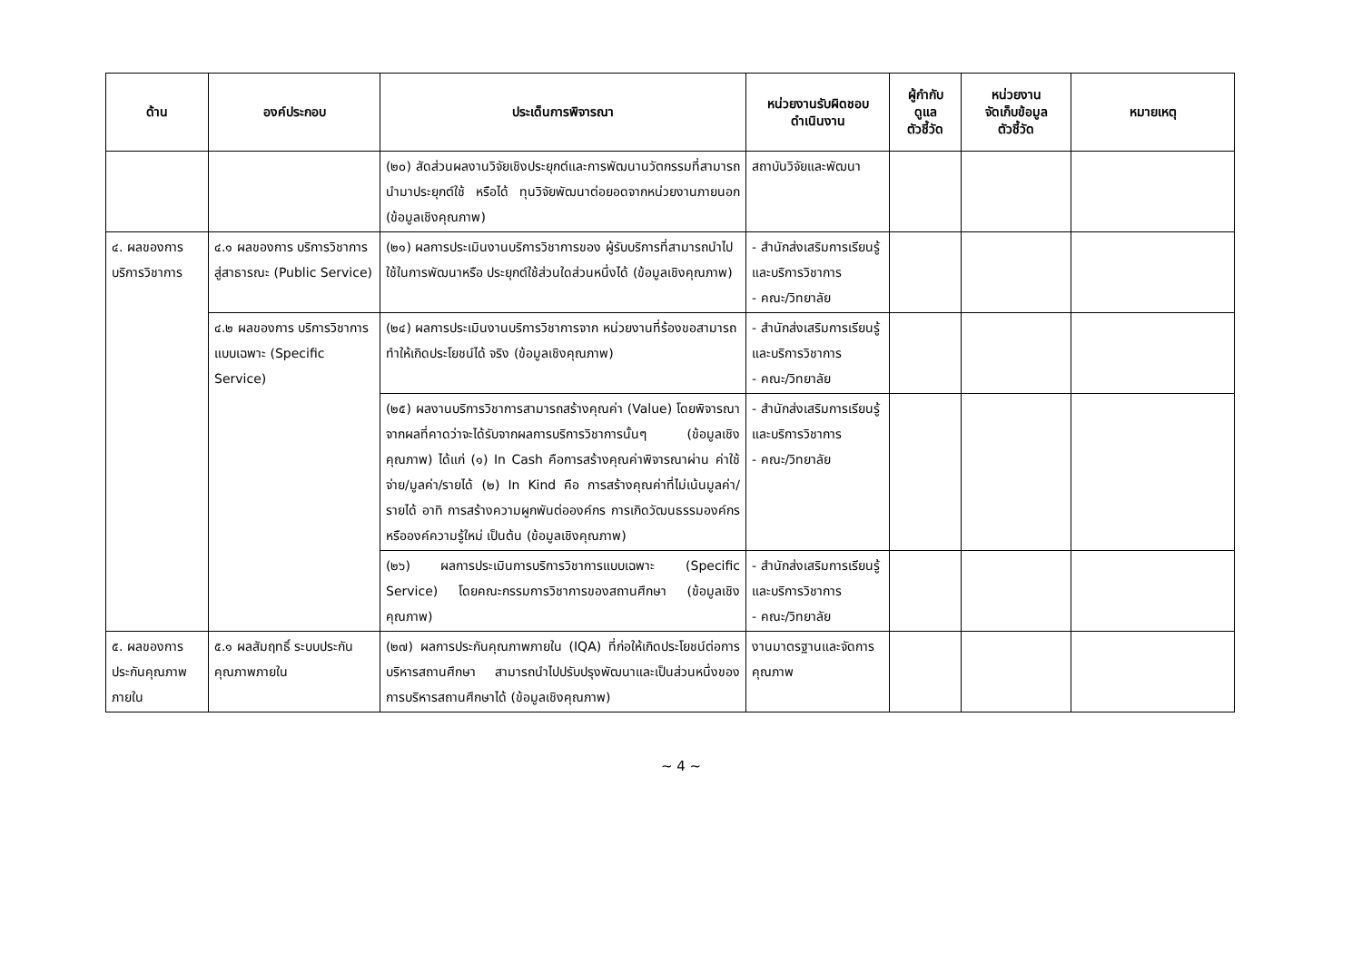| ด้าน | องค์ประกอบ | ประเด็นการพิจารณา | หน่วยงานรับผิดชอบ ดำเนินงาน | ผู้กำกับ ดูแล ตัวชี้วัด | หน่วยงาน จัดเก็บข้อมูล ตัวชี้วัด | หมายเหตุ |
| --- | --- | --- | --- | --- | --- | --- |
| | | (๒๐) สัดส่วนผลงานวิจัยเชิงประยุกต์และการพัฒนานวัตกรรมที่สามารถนำมาประยุกต์ใช้ หรือได้ ทุนวิจัยพัฒนาต่อยอดจากหน่วยงานภายนอก (ข้อมูลเชิงคุณภาพ) | สถาบันวิจัยและพัฒนา | | | |
| ๔. ผลของการบริการวิชาการ | ๔.๑ ผลของการ บริการวิชาการ สู่สาธารณะ (Public Service) | (๒๑) ผลการประเมินงานบริการวิชาการของ ผู้รับบริการที่สามารถนำไปใช้ในการพัฒนาหรือ ประยุกต์ใช้ส่วนใดส่วนหนึ่งได้ (ข้อมูลเชิงคุณภาพ) | - สำนักส่งเสริมการเรียนรู้และบริการวิชาการ - คณะ/วิทยาลัย | | | |
| | ๔.๒ ผลของการ บริการวิชาการ แบบเฉพาะ (Specific Service) | (๒๔) ผลการประเมินงานบริการวิชาการจาก หน่วยงานที่ร้องขอสามารถทำให้เกิดประโยชน์ได้ จริง (ข้อมูลเชิงคุณภาพ) | - สำนักส่งเสริมการเรียนรู้และบริการวิชาการ - คณะ/วิทยาลัย | | | |
| | | (๒๕) ผลงานบริการวิชาการสามารถสร้างคุณค่า (Value) โดยพิจารณาจากผลที่คาดว่าจะได้รับจากผลการบริการวิชาการนั้นๆ (ข้อมูลเชิงคุณภาพ) ได้แก่ (๑) In Cash คือการสร้างคุณค่าพิจารณาผ่าน ค่าใช้จ่าย/มูลค่า/รายได้ (๒) In Kind คือ การสร้างคุณค่าที่ไม่เน้นมูลค่า/ รายได้ อาทิ การสร้างความผูกพันต่อองค์กร การเกิดวัฒนธรรมองค์กร หรือองค์ความรู้ใหม่ เป็นต้น (ข้อมูลเชิงคุณภาพ) | - สำนักส่งเสริมการเรียนรู้และบริการวิชาการ - คณะ/วิทยาลัย | | | |
| | | (๒๖) ผลการประเมินการบริการวิชาการแบบเฉพาะ (Specific Service) โดยคณะกรรมการวิชาการของสถานศึกษา (ข้อมูลเชิงคุณภาพ) | - สำนักส่งเสริมการเรียนรู้และบริการวิชาการ - คณะ/วิทยาลัย | | | |
| ๕. ผลของการประกันคุณภาพภายใน | ๕.๑ ผลสัมฤทธิ์ ระบบประกัน คุณภาพภายใน | (๒๗) ผลการประกันคุณภาพภายใน (IQA) ที่ก่อให้เกิดประโยชน์ต่อการบริหารสถานศึกษา สามารถนำไปปรับปรุงพัฒนาและเป็นส่วนหนึ่งของการบริหารสถานศึกษาได้ (ข้อมูลเชิงคุณภาพ) | งานมาตรฐานและจัดการคุณภาพ | | | |
~ 4 ~